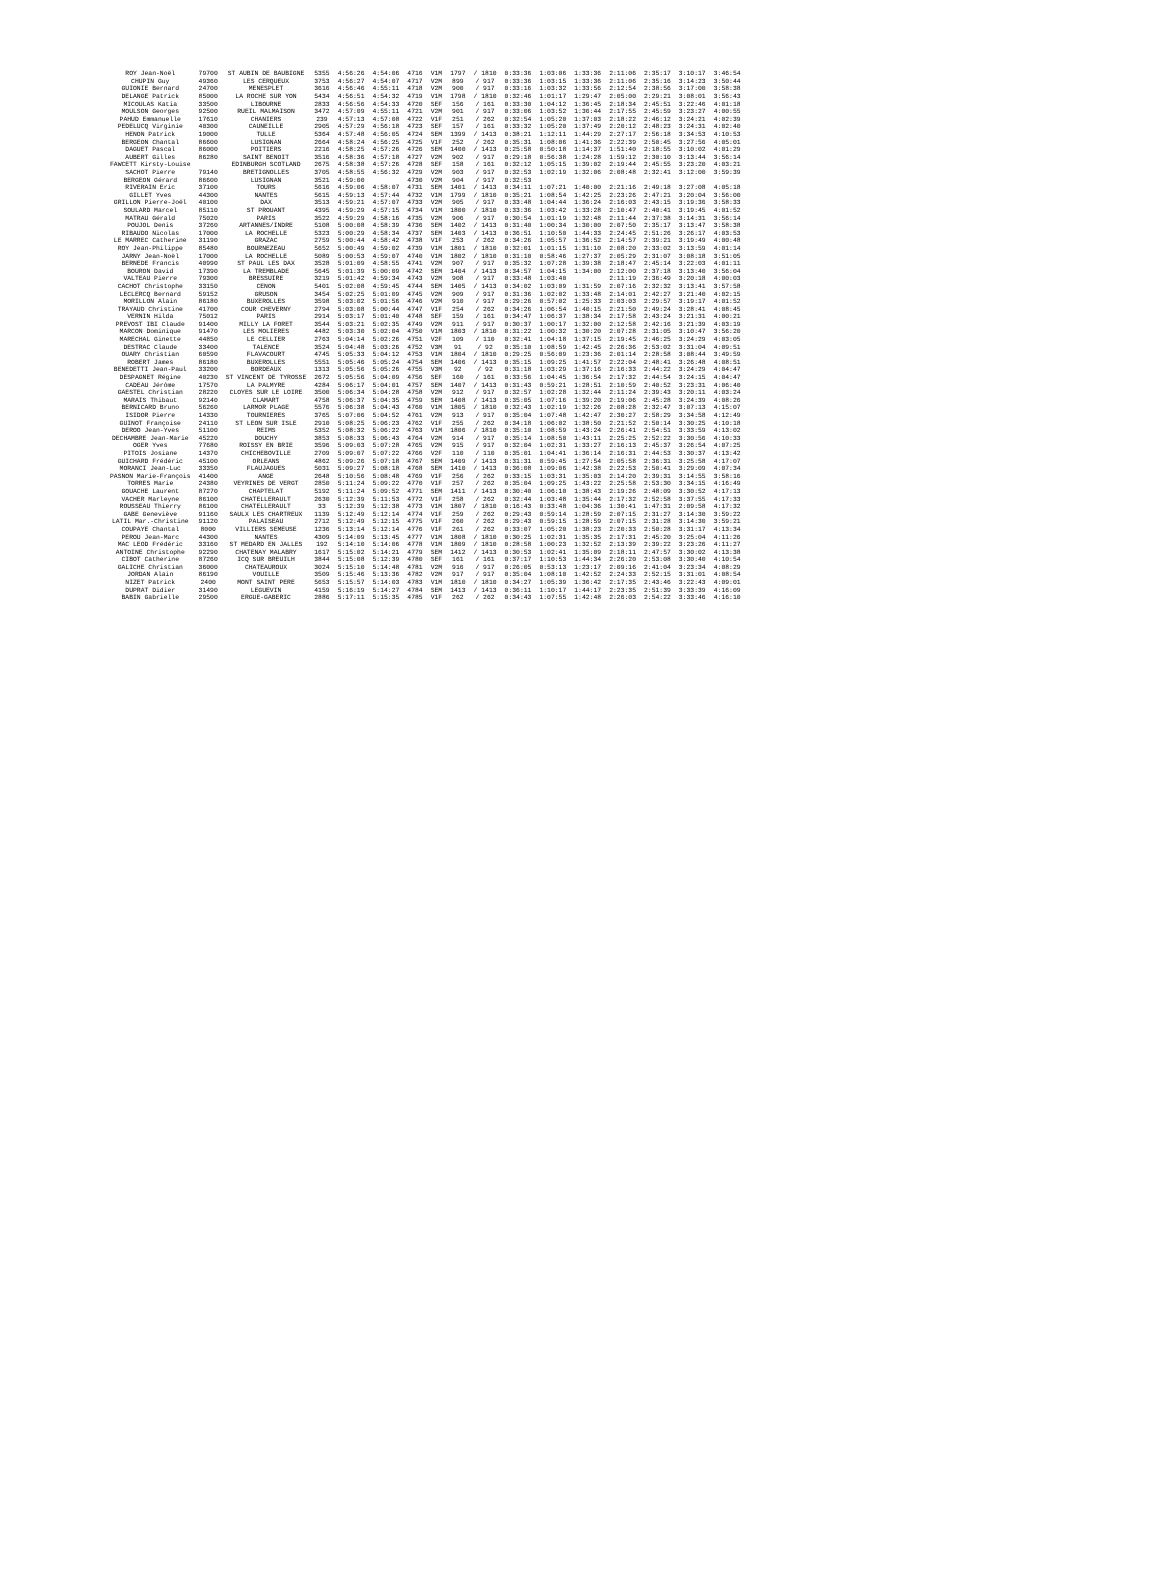| ROY Jean-Noël | 79700 | ST AUBIN DE BAUBIGNE | 5355 | 4:56:26 | 4:54:06 | 4716 | V1M | 1797 | / 1810 | 0:33:36 | 1:03:06 | 1:33:36 | 2:11:06 | 2:35:17 | 3:10:17 | 3:46:54 |
| CHUPIN Guy | 49360 | LES CERQUEUX | 3753 | 4:56:27 | 4:54:07 | 4717 | V2M | 899 | / 917 | 0:33:36 | 1:03:15 | 1:33:36 | 2:11:06 | 2:35:16 | 3:14:23 | 3:50:44 |
| GUIONIE Bernard | 24700 | MENESPLET | 3616 | 4:56:46 | 4:55:11 | 4718 | V2M | 900 | / 917 | 0:33:16 | 1:03:32 | 1:33:56 | 2:12:54 | 2:38:56 | 3:17:00 | 3:58:38 |
| DELANGE Patrick | 85000 | LA ROCHE SUR YON | 5434 | 4:56:51 | 4:54:32 | 4719 | V1M | 1798 | / 1810 | 0:32:46 | 1:01:17 | 1:29:47 | 2:05:00 | 2:29:21 | 3:08:01 | 3:56:43 |
| MICOULAS Katia | 33500 | LIBOURNE | 2833 | 4:56:56 | 4:54:33 | 4720 | SEF | 156 | / 161 | 0:33:30 | 1:04:12 | 1:36:45 | 2:18:34 | 2:45:51 | 3:22:46 | 4:01:18 |
| MOULSON Georges | 92500 | RUEIL MALMAISON | 3472 | 4:57:09 | 4:55:11 | 4721 | V2M | 901 | / 917 | 0:33:06 | 1:03:52 | 1:36:44 | 2:17:55 | 2:45:59 | 3:23:27 | 4:00:55 |
| PAHUD Emmanuelle | 17610 | CHANIERS | 239 | 4:57:13 | 4:57:08 | 4722 | V1F | 251 | / 262 | 0:32:54 | 1:05:20 | 1:37:03 | 2:18:22 | 2:46:12 | 3:24:21 | 4:02:39 |
| PEDELUCQ Virginie | 40300 | CAUNEILLE | 2905 | 4:57:29 | 4:56:18 | 4723 | SEF | 157 | / 161 | 0:33:32 | 1:05:20 | 1:37:49 | 2:20:12 | 2:48:23 | 3:24:31 | 4:02:40 |
| HENON Patrick | 19000 | TULLE | 5364 | 4:57:48 | 4:56:05 | 4724 | SEM | 1399 | / 1413 | 0:38:21 | 1:12:11 | 1:44:29 | 2:27:17 | 2:56:18 | 3:34:53 | 4:10:53 |
| BERGEON Chantal | 86600 | LUSIGNAN | 2664 | 4:58:24 | 4:56:25 | 4725 | V1F | 252 | / 262 | 0:35:31 | 1:08:06 | 1:41:36 | 2:22:39 | 2:50:45 | 3:27:56 | 4:05:01 |
| DAGUET Pascal | 86000 | POITIERS | 2216 | 4:58:25 | 4:57:26 | 4726 | SEM | 1400 | / 1413 | 0:25:58 | 0:50:18 | 1:14:37 | 1:51:40 | 2:18:55 | 3:10:02 | 4:01:29 |
| AUBERT Gilles | 86280 | SAINT BENOIT | 3516 | 4:58:36 | 4:57:18 | 4727 | V2M | 902 | / 917 | 0:29:18 | 0:56:38 | 1:24:28 | 1:59:12 | 2:30:10 | 3:13:44 | 3:56:14 |
| FAWCETT Kirsty-Louise | | EDINBURGH SCOTLAND | 2675 | 4:58:38 | 4:57:26 | 4728 | SEF | 158 | / 161 | 0:32:12 | 1:05:15 | 1:39:02 | 2:19:44 | 2:45:55 | 3:23:20 | 4:03:21 |
| SACHOT Pierre | 79140 | BRETIGNOLLES | 3705 | 4:58:55 | 4:56:32 | 4729 | V2M | 903 | / 917 | 0:32:53 | 1:02:19 | 1:32:06 | 2:08:48 | 2:32:41 | 3:12:00 | 3:59:39 |
| BERGEON Gérard | 86600 | LUSIGNAN | 3521 | 4:59:00 | | 4730 | V2M | 904 | / 917 | 0:32:53 | | | | | | |
| RIVERAIN Eric | 37100 | TOURS | 5616 | 4:59:06 | 4:58:07 | 4731 | SEM | 1401 | / 1413 | 0:34:11 | 1:07:21 | 1:40:00 | 2:21:16 | 2:49:18 | 3:27:08 | 4:05:18 |
| GILLET Yves | 44300 | NANTES | 5615 | 4:59:13 | 4:57:44 | 4732 | V1M | 1799 | / 1810 | 0:35:21 | 1:08:54 | 1:42:25 | 2:23:26 | 2:47:21 | 3:20:04 | 3:56:00 |
| GRILLON Pierre-Joël | 40100 | DAX | 3513 | 4:59:21 | 4:57:07 | 4733 | V2M | 905 | / 917 | 0:33:48 | 1:04:44 | 1:36:24 | 2:16:03 | 2:43:15 | 3:19:36 | 3:58:33 |
| SOULARD Marcel | 85110 | ST PROUANT | 4395 | 4:59:29 | 4:57:15 | 4734 | V1M | 1800 | / 1810 | 0:33:36 | 1:03:42 | 1:33:28 | 2:10:47 | 2:40:41 | 3:19:45 | 4:01:52 |
| MATRAU Gérald | 75020 | PARIS | 3522 | 4:59:29 | 4:58:16 | 4735 | V2M | 906 | / 917 | 0:30:54 | 1:01:19 | 1:32:48 | 2:11:44 | 2:37:38 | 3:14:31 | 3:56:14 |
| POUJOL Denis | 37260 | ARTANNES/INDRE | 5108 | 5:00:08 | 4:58:39 | 4736 | SEM | 1402 | / 1413 | 0:31:40 | 1:00:34 | 1:30:00 | 2:07:50 | 2:35:17 | 3:13:47 | 3:58:38 |
| RIBAUDO Nicolas | 17000 | LA ROCHELLE | 5323 | 5:00:29 | 4:58:34 | 4737 | SEM | 1403 | / 1413 | 0:36:51 | 1:10:50 | 1:44:33 | 2:24:45 | 2:51:26 | 3:26:17 | 4:03:53 |
| LE MARREC Catherine | 31190 | GRAZAC | 2759 | 5:00:44 | 4:58:42 | 4738 | V1F | 253 | / 262 | 0:34:26 | 1:05:57 | 1:36:52 | 2:14:57 | 2:39:21 | 3:19:49 | 4:00:48 |
| ROY Jean-Philippe | 85480 | BOURNEZEAU | 5652 | 5:00:49 | 4:59:02 | 4739 | V1M | 1801 | / 1810 | 0:32:01 | 1:01:15 | 1:31:10 | 2:08:20 | 2:33:02 | 3:13:59 | 4:01:14 |
| JARNY Jean-Noël | 17000 | LA ROCHELLE | 5089 | 5:00:53 | 4:59:07 | 4740 | V1M | 1802 | / 1810 | 0:31:10 | 0:58:46 | 1:27:37 | 2:05:29 | 2:31:07 | 3:08:18 | 3:51:05 |
| BERNEDE Francis | 40990 | ST PAUL LES DAX | 3528 | 5:01:09 | 4:58:55 | 4741 | V2M | 907 | / 917 | 0:35:32 | 1:07:28 | 1:39:38 | 2:18:47 | 2:45:14 | 3:22:03 | 4:01:11 |
| BOURON David | 17390 | LA TREMBLADE | 5645 | 5:01:39 | 5:00:09 | 4742 | SEM | 1404 | / 1413 | 0:34:57 | 1:04:15 | 1:34:00 | 2:12:00 | 2:37:18 | 3:13:40 | 3:56:04 |
| VALTEAU Pierre | 79300 | BRESSUIRE | 3219 | 5:01:42 | 4:59:34 | 4743 | V2M | 908 | / 917 | 0:33:48 | 1:03:40 | | 2:11:19 | 2:36:49 | 3:20:18 | 4:00:03 |
| CACHOT Christophe | 33150 | CENON | 5401 | 5:02:08 | 4:59:45 | 4744 | SEM | 1405 | / 1413 | 0:34:02 | 1:03:09 | 1:31:59 | 2:07:16 | 2:32:32 | 3:13:41 | 3:57:58 |
| LECLERCQ Bernard | 59152 | GRUSON | 3454 | 5:02:25 | 5:01:09 | 4745 | V2M | 909 | / 917 | 0:31:36 | 1:02:02 | 1:33:48 | 2:14:01 | 2:42:27 | 3:21:40 | 4:02:15 |
| MORILLON Alain | 86180 | BUXEROLLES | 3598 | 5:03:02 | 5:01:56 | 4746 | V2M | 910 | / 917 | 0:29:26 | 0:57:02 | 1:25:33 | 2:03:03 | 2:29:57 | 3:19:17 | 4:01:52 |
| TRAYAUD Christine | 41700 | COUR CHEVERNY | 2794 | 5:03:08 | 5:00:44 | 4747 | V1F | 254 | / 262 | 0:34:26 | 1:06:54 | 1:40:15 | 2:21:50 | 2:49:24 | 3:28:41 | 4:08:45 |
| VERNIN Hilda | 75012 | PARIS | 2914 | 5:03:17 | 5:01:40 | 4748 | SEF | 159 | / 161 | 0:34:47 | 1:06:37 | 1:38:34 | 2:17:58 | 2:43:24 | 3:21:31 | 4:00:21 |
| PREVOST IBI Claude | 91400 | MILLY LA FORET | 3544 | 5:03:21 | 5:02:35 | 4749 | V2M | 911 | / 917 | 0:30:37 | 1:00:17 | 1:32:00 | 2:12:58 | 2:42:16 | 3:21:39 | 4:03:19 |
| MARCON Dominique | 91470 | LES MOLIERES | 4482 | 5:03:30 | 5:02:04 | 4750 | V1M | 1803 | / 1810 | 0:31:22 | 1:00:32 | 1:30:20 | 2:07:28 | 2:31:05 | 3:10:47 | 3:56:20 |
| MARECHAL Ginette | 44850 | LE CELLIER | 2763 | 5:04:14 | 5:02:26 | 4751 | V2F | 109 | / 110 | 0:32:41 | 1:04:18 | 1:37:15 | 2:19:45 | 2:46:25 | 3:24:29 | 4:03:05 |
| DESTRAC Claude | 33400 | TALENCE | 3524 | 5:04:48 | 5:03:26 | 4752 | V3M | 91 | / 92 | 0:35:10 | 1:08:59 | 1:42:45 | 2:26:36 | 2:53:02 | 3:31:04 | 4:09:51 |
| OUARY Christian | 60590 | FLAVACOURT | 4745 | 5:05:33 | 5:04:12 | 4753 | V1M | 1804 | / 1810 | 0:29:25 | 0:56:09 | 1:23:36 | 2:01:14 | 2:28:58 | 3:08:44 | 3:49:59 |
| ROBERT James | 86180 | BUXEROLLES | 5551 | 5:05:46 | 5:05:24 | 4754 | SEM | 1406 | / 1413 | 0:35:15 | 1:09:25 | 1:41:57 | 2:22:04 | 2:48:41 | 3:26:48 | 4:08:51 |
| BENEDETTI Jean-Paul | 33200 | BORDEAUX | 1313 | 5:05:56 | 5:05:26 | 4755 | V3M | 92 | / 92 | 0:31:18 | 1:03:29 | 1:37:16 | 2:16:33 | 2:44:22 | 3:24:29 | 4:04:47 |
| DESPAGNET Régine | 40230 | ST VINCENT DE TYROSSE | 2672 | 5:05:56 | 5:04:09 | 4756 | SEF | 160 | / 161 | 0:33:56 | 1:04:45 | 1:36:54 | 2:17:32 | 2:44:54 | 3:24:15 | 4:04:47 |
| CADEAU Jérôme | 17570 | LA PALMYRE | 4284 | 5:06:17 | 5:04:01 | 4757 | SEM | 1407 | / 1413 | 0:31:43 | 0:59:21 | 1:28:51 | 2:10:59 | 2:40:52 | 3:23:31 | 4:06:40 |
| GAESTEL Christian | 28220 | CLOYES SUR LE LOIRE | 3500 | 5:06:34 | 5:04:28 | 4758 | V2M | 912 | / 917 | 0:32:57 | 1:02:28 | 1:32:44 | 2:11:24 | 2:39:43 | 3:20:11 | 4:03:24 |
| MARAIS Thibaut | 92140 | CLAMART | 4758 | 5:06:37 | 5:04:35 | 4759 | SEM | 1408 | / 1413 | 0:35:05 | 1:07:16 | 1:39:20 | 2:19:06 | 2:45:28 | 3:24:39 | 4:08:26 |
| BERNICARD Bruno | 56260 | LARMOR PLAGE | 5576 | 5:06:38 | 5:04:43 | 4760 | V1M | 1805 | / 1810 | 0:32:43 | 1:02:19 | 1:32:26 | 2:08:28 | 2:32:47 | 3:07:13 | 4:15:07 |
| ISIDOR Pierre | 14330 | TOURNIERES | 3765 | 5:07:06 | 5:04:52 | 4761 | V2M | 913 | / 917 | 0:35:04 | 1:07:48 | 1:42:47 | 2:30:27 | 2:58:29 | 3:34:58 | 4:12:49 |
| GUINOT Françoise | 24110 | ST LEON SUR ISLE | 2910 | 5:08:25 | 5:06:23 | 4762 | V1F | 255 | / 262 | 0:34:18 | 1:06:02 | 1:38:50 | 2:21:52 | 2:50:14 | 3:30:25 | 4:10:18 |
| DEROO Jean-Yves | 51100 | REIMS | 5352 | 5:08:32 | 5:06:22 | 4763 | V1M | 1806 | / 1810 | 0:35:10 | 1:08:59 | 1:43:24 | 2:26:41 | 2:54:51 | 3:33:59 | 4:13:02 |
| DECHAMBRE Jean-Marie | 45220 | DOUCHY | 3853 | 5:08:33 | 5:06:43 | 4764 | V2M | 914 | / 917 | 0:35:14 | 1:08:50 | 1:43:11 | 2:25:25 | 2:52:22 | 3:30:56 | 4:10:33 |
| OGER Yves | 77680 | ROISSY EN BRIE | 3596 | 5:09:03 | 5:07:28 | 4765 | V2M | 915 | / 917 | 0:32:04 | 1:02:31 | 1:33:27 | 2:16:13 | 2:45:37 | 3:26:54 | 4:07:25 |
| PITOIS Josiane | 14370 | CHICHEBOVILLE | 2709 | 5:09:07 | 5:07:22 | 4766 | V2F | 110 | / 110 | 0:35:01 | 1:04:41 | 1:36:14 | 2:16:31 | 2:44:53 | 3:30:37 | 4:13:42 |
| GUICHARD Frédéric | 45100 | ORLEANS | 4862 | 5:09:26 | 5:07:18 | 4767 | SEM | 1409 | / 1413 | 0:31:31 | 0:59:45 | 1:27:54 | 2:05:58 | 2:36:31 | 3:25:58 | 4:17:07 |
| MORANCI Jean-Luc | 33350 | FLAUJAGUES | 5031 | 5:09:27 | 5:08:18 | 4768 | SEM | 1410 | / 1413 | 0:36:08 | 1:09:06 | 1:42:38 | 2:22:53 | 2:50:41 | 3:29:09 | 4:07:34 |
| PASNON Marie-François | 41400 | ANGE | 2648 | 5:10:56 | 5:08:48 | 4769 | V1F | 256 | / 262 | 0:33:15 | 1:03:31 | 1:35:03 | 2:14:20 | 2:39:31 | 3:14:55 | 3:58:16 |
| TORRES Marie | 24380 | VEYRINES DE VERGT | 2850 | 5:11:24 | 5:09:22 | 4770 | V1F | 257 | / 262 | 0:35:04 | 1:09:25 | 1:43:22 | 2:25:58 | 2:53:30 | 3:34:15 | 4:16:49 |
| GOUACHE Laurent | 87270 | CHAPTELAT | 5192 | 5:11:24 | 5:09:52 | 4771 | SEM | 1411 | / 1413 | 0:30:40 | 1:06:10 | 1:38:43 | 2:19:26 | 2:48:09 | 3:30:52 | 4:17:13 |
| VACHER Marleyne | 86100 | CHATELLERAULT | 2630 | 5:12:39 | 5:11:53 | 4772 | V1F | 258 | / 262 | 0:32:44 | 1:03:48 | 1:35:44 | 2:17:32 | 2:52:58 | 3:37:55 | 4:17:33 |
| ROUSSEAU Thierry | 86100 | CHATELLERAULT | 33 | 5:12:39 | 5:12:38 | 4773 | V1M | 1807 | / 1810 | 0:16:43 | 0:33:48 | 1:04:36 | 1:30:41 | 1:47:31 | 2:09:58 | 4:17:32 |
| GABE Geneviève | 91160 | SAULX LES CHARTREUX | 1139 | 5:12:49 | 5:12:14 | 4774 | V1F | 259 | / 262 | 0:29:43 | 0:59:14 | 1:28:59 | 2:07:15 | 2:31:27 | 3:14:30 | 3:59:22 |
| LATIL Mar.-Christine | 91120 | PALAISEAU | 2712 | 5:12:49 | 5:12:15 | 4775 | V1F | 260 | / 262 | 0:29:43 | 0:59:15 | 1:28:59 | 2:07:15 | 2:31:28 | 3:14:30 | 3:59:21 |
| COUPAYE Chantal | 8000 | VILLIERS SEMEUSE | 1236 | 5:13:14 | 5:12:14 | 4776 | V1F | 261 | / 262 | 0:33:07 | 1:05:20 | 1:38:23 | 2:20:33 | 2:50:28 | 3:31:17 | 4:13:34 |
| PEROU Jean-Marc | 44300 | NANTES | 4309 | 5:14:09 | 5:13:45 | 4777 | V1M | 1808 | / 1810 | 0:30:25 | 1:02:31 | 1:35:35 | 2:17:31 | 2:45:20 | 3:25:04 | 4:11:26 |
| MAC LEOD Frédéric | 33160 | ST MEDARD EN JALLES | 192 | 5:14:10 | 5:14:06 | 4778 | V1M | 1809 | / 1810 | 0:28:58 | 1:00:23 | 1:32:52 | 2:13:39 | 2:39:22 | 3:23:26 | 4:11:27 |
| ANTOINE Christophe | 92290 | CHATENAY MALABRY | 1617 | 5:15:02 | 5:14:21 | 4779 | SEM | 1412 | / 1413 | 0:30:53 | 1:02:41 | 1:35:09 | 2:18:11 | 2:47:57 | 3:30:02 | 4:13:38 |
| CIBOT Catherine | 87260 | ICQ SUR BREUILH | 3844 | 5:15:08 | 5:12:39 | 4780 | SEF | 161 | / 161 | 0:37:17 | 1:10:53 | 1:44:34 | 2:26:20 | 2:53:08 | 3:30:40 | 4:10:54 |
| GALICHE Christian | 36000 | CHATEAUROUX | 3024 | 5:15:10 | 5:14:48 | 4781 | V2M | 916 | / 917 | 0:26:05 | 0:53:13 | 1:23:17 | 2:09:16 | 2:41:04 | 3:23:34 | 4:08:29 |
| JORDAN Alain | 86190 | VOUILLE | 3509 | 5:15:46 | 5:13:36 | 4782 | V2M | 917 | / 917 | 0:35:04 | 1:08:10 | 1:42:52 | 2:24:33 | 2:52:15 | 3:31:01 | 4:08:54 |
| NIZET Patrick | 2400 | MONT SAINT PERE | 5653 | 5:15:57 | 5:14:03 | 4783 | V1M | 1810 | / 1810 | 0:34:27 | 1:05:39 | 1:36:42 | 2:17:35 | 2:43:46 | 3:22:43 | 4:09:01 |
| DUPRAT Didier | 31490 | LEGUEVIN | 4159 | 5:16:19 | 5:14:27 | 4784 | SEM | 1413 | / 1413 | 0:36:11 | 1:10:17 | 1:44:17 | 2:23:35 | 2:51:39 | 3:33:39 | 4:16:09 |
| BABIN Gabrielle | 29500 | ERGUE-GABERIC | 2886 | 5:17:11 | 5:15:35 | 4785 | V1F | 262 | / 262 | 0:34:43 | 1:07:55 | 1:42:48 | 2:26:03 | 2:54:22 | 3:33:46 | 4:16:10 |